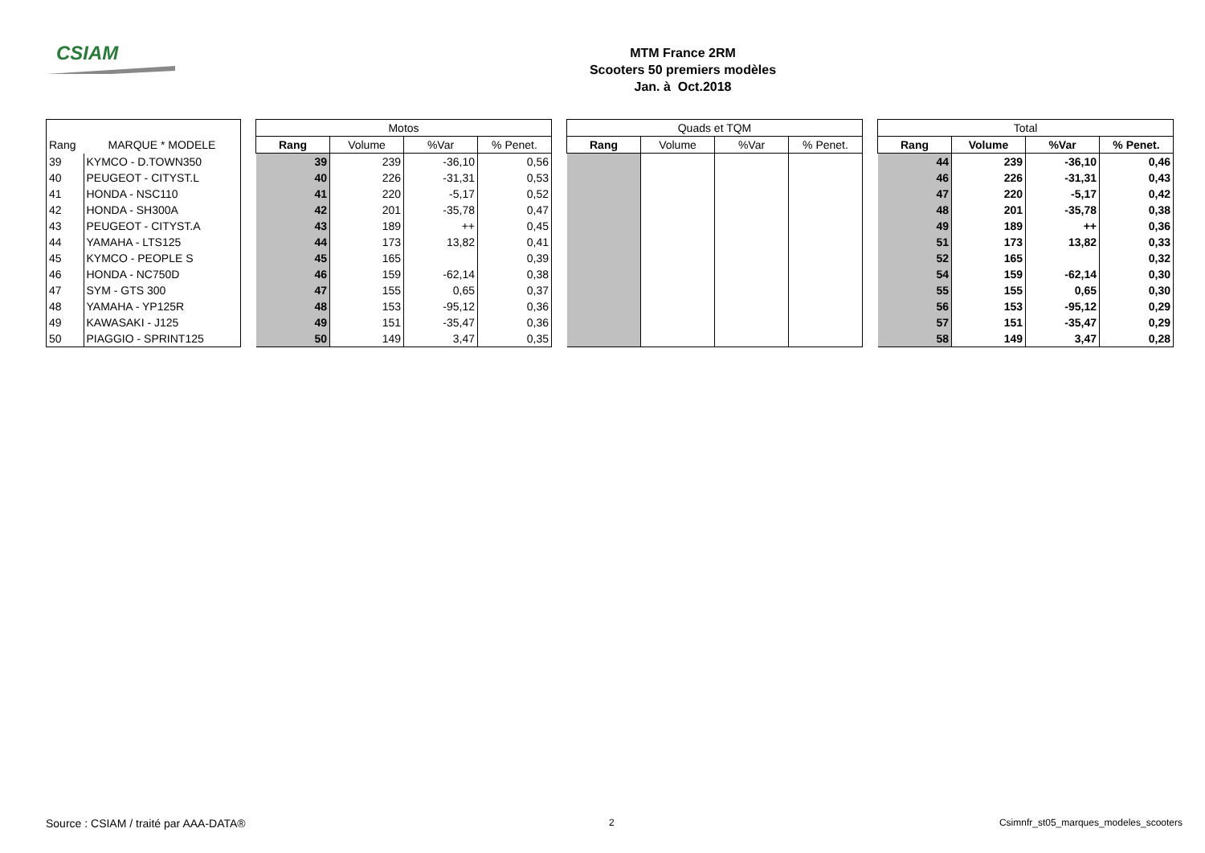CSIAM
MTM France 2RM
Scooters 50 premiers modèles
Jan. à Oct.2018
| | | | Motos | | | | | Quads et TQM | | | | | Total | | | |
| Rang | MARQUE * MODELE | | Rang | Volume | %Var | % Penet. | | Rang | Volume | %Var | % Penet. | | Rang | Volume | %Var | % Penet. |
| 39 | KYMCO - D.TOWN350 | | 39 | 239 | -36,10 | 0,56 | | | | | | | 44 | 239 | -36,10 | 0,46 |
| 40 | PEUGEOT - CITYST.L | | 40 | 226 | -31,31 | 0,53 | | | | | | | 46 | 226 | -31,31 | 0,43 |
| 41 | HONDA - NSC110 | | 41 | 220 | -5,17 | 0,52 | | | | | | | 47 | 220 | -5,17 | 0,42 |
| 42 | HONDA - SH300A | | 42 | 201 | -35,78 | 0,47 | | | | | | | 48 | 201 | -35,78 | 0,38 |
| 43 | PEUGEOT - CITYST.A | | 43 | 189 | ++ | 0,45 | | | | | | | 49 | 189 | ++ | 0,36 |
| 44 | YAMAHA - LTS125 | | 44 | 173 | 13,82 | 0,41 | | | | | | | 51 | 173 | 13,82 | 0,33 |
| 45 | KYMCO - PEOPLE S | | 45 | 165 | | 0,39 | | | | | | | 52 | 165 | | 0,32 |
| 46 | HONDA - NC750D | | 46 | 159 | -62,14 | 0,38 | | | | | | | 54 | 159 | -62,14 | 0,30 |
| 47 | SYM - GTS 300 | | 47 | 155 | 0,65 | 0,37 | | | | | | | 55 | 155 | 0,65 | 0,30 |
| 48 | YAMAHA - YP125R | | 48 | 153 | -95,12 | 0,36 | | | | | | | 56 | 153 | -95,12 | 0,29 |
| 49 | KAWASAKI - J125 | | 49 | 151 | -35,47 | 0,36 | | | | | | | 57 | 151 | -35,47 | 0,29 |
| 50 | PIAGGIO - SPRINT125 | | 50 | 149 | 3,47 | 0,35 | | | | | | | 58 | 149 | 3,47 | 0,28 |
Source : CSIAM / traité par AAA-DATA®
2
Csimnfr_st05_marques_modeles_scooters